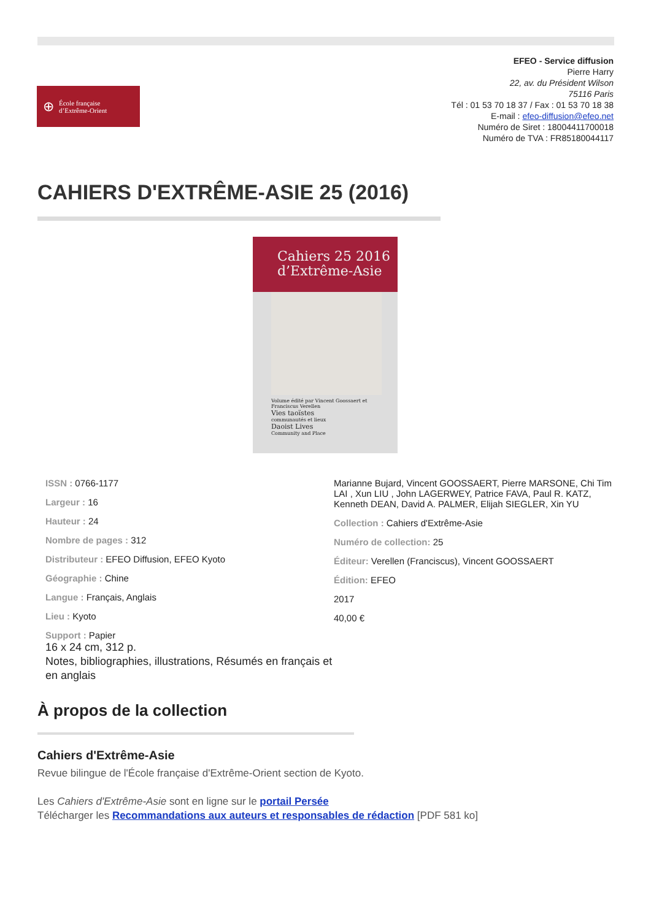⊕
École française
d’Extrême-Orient
EFEO - Service diffusion
Pierre Harry
22, av. du Président Wilson
75116 Paris
Tél : 01 53 70 18 37 / Fax : 01 53 70 18 38
E-mail : efeo-diffusion@efeo.net
Numéro de Siret : 18004411700018
Numéro de TVA : FR85180044117
CAHIERS D'EXTRÊME-ASIE 25 (2016)
Cahiers 25 2016
d’Extrême-Asie
Volume édité par Vincent Goossaert et Franciscus Verellen
Vies taoïstes
communautés et lieux
Daoist Lives
Community and Place
ISSN : 0766-1177
Largeur : 16
Hauteur : 24
Nombre de pages : 312
Distributeur : EFEO Diffusion, EFEO Kyoto
Géographie : Chine
Langue : Français, Anglais
Lieu : Kyoto
Support : Papier
16 x 24 cm, 312 p.
Notes, bibliographies, illustrations, Résumés en français et en anglais
Marianne Bujard, Vincent GOOSSAERT, Pierre MARSONE, Chi Tim LAI , Xun LIU , John LAGERWEY, Patrice FAVA, Paul R. KATZ, Kenneth DEAN, David A. PALMER, Elijah SIEGLER, Xin YU
Collection : Cahiers d'Extrême-Asie
Numéro de collection: 25
Éditeur: Verellen (Franciscus), Vincent GOOSSAERT
Édition: EFEO
2017
40,00 €
À propos de la collection
Cahiers d'Extrême-Asie
Revue bilingue de l'École française d'Extrême-Orient section de Kyoto.
Les Cahiers d'Extrême-Asie sont en ligne sur le portail Persée
Télécharger les Recommandations aux auteurs et responsables de rédaction [PDF 581 ko]